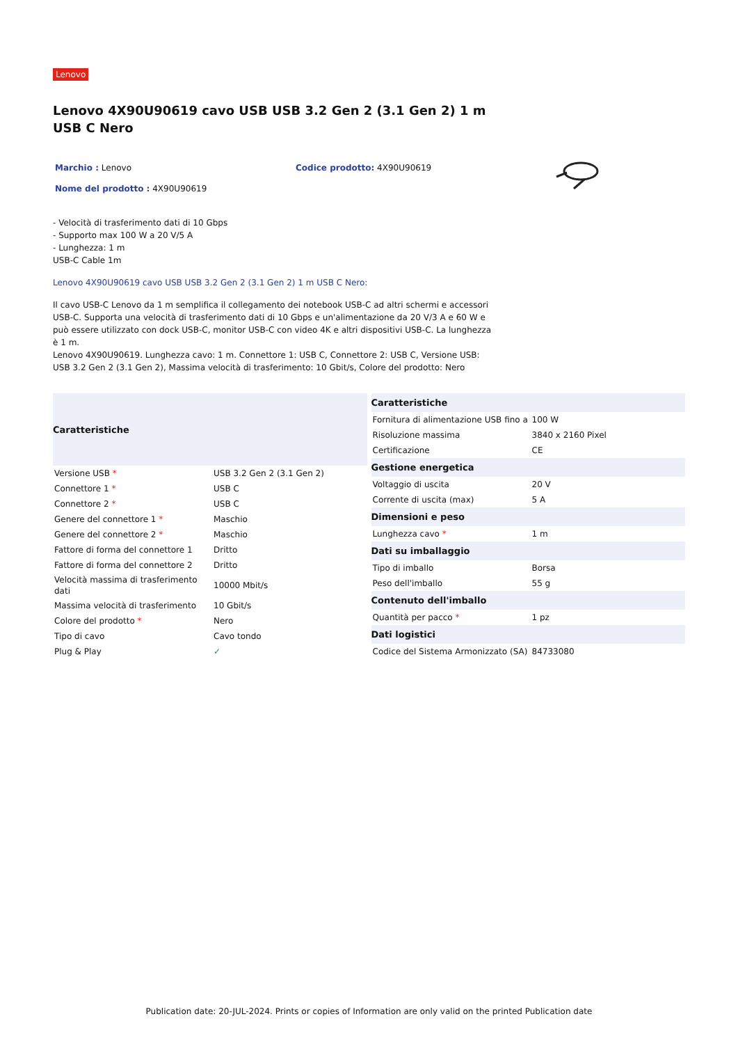Lenovo
Lenovo 4X90U90619 cavo USB USB 3.2 Gen 2 (3.1 Gen 2) 1 m USB C Nero
Marchio : Lenovo
Nome del prodotto : 4X90U90619
Codice prodotto: 4X90U90619
- Velocità di trasferimento dati di 10 Gbps
- Supporto max 100 W a 20 V/5 A
- Lunghezza: 1 m
USB-C Cable 1m
Lenovo 4X90U90619 cavo USB USB 3.2 Gen 2 (3.1 Gen 2) 1 m USB C Nero:
Il cavo USB-C Lenovo da 1 m semplifica il collegamento dei notebook USB-C ad altri schermi e accessori USB-C. Supporta una velocità di trasferimento dati di 10 Gbps e un'alimentazione da 20 V/3 A e 60 W e può essere utilizzato con dock USB-C, monitor USB-C con video 4K e altri dispositivi USB-C. La lunghezza è 1 m.
Lenovo 4X90U90619. Lunghezza cavo: 1 m. Connettore 1: USB C, Connettore 2: USB C, Versione USB: USB 3.2 Gen 2 (3.1 Gen 2), Massima velocità di trasferimento: 10 Gbit/s, Colore del prodotto: Nero
| Caratteristiche | |
| --- | --- |
| Versione USB * | USB 3.2 Gen 2 (3.1 Gen 2) |
| Connettore 1 * | USB C |
| Connettore 2 * | USB C |
| Genere del connettore 1 * | Maschio |
| Genere del connettore 2 * | Maschio |
| Fattore di forma del connettore 1 | Dritto |
| Fattore di forma del connettore 2 | Dritto |
| Velocità massima di trasferimento dati | 10000 Mbit/s |
| Massima velocità di trasferimento | 10 Gbit/s |
| Colore del prodotto * | Nero |
| Tipo di cavo | Cavo tondo |
| Plug & Play | ✓ |
| Caratteristiche | |
| --- | --- |
| Fornitura di alimentazione USB fino a | 100 W |
| Risoluzione massima | 3840 x 2160 Pixel |
| Certificazione | CE |
| Gestione energetica | |
| Voltaggio di uscita | 20 V |
| Corrente di uscita (max) | 5 A |
| Dimensioni e peso | |
| Lunghezza cavo * | 1 m |
| Dati su imballaggio | |
| Tipo di imballo | Borsa |
| Peso dell'imballo | 55 g |
| Contenuto dell'imballo | |
| Quantità per pacco * | 1 pz |
| Dati logistici | |
| Codice del Sistema Armonizzato (SA) | 84733080 |
Publication date: 20-JUL-2024. Prints or copies of Information are only valid on the printed Publication date